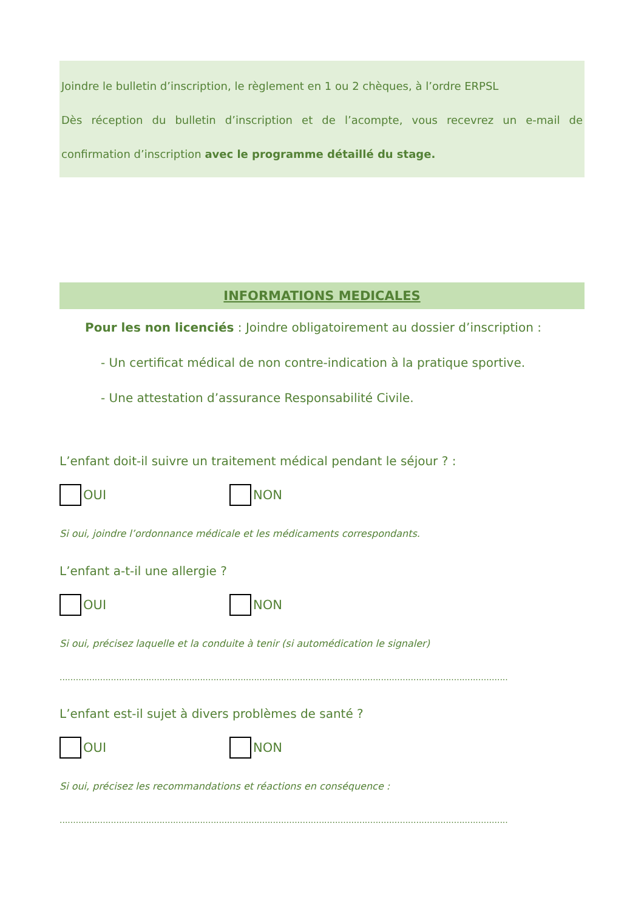Joindre le bulletin d’inscription, le règlement en 1 ou 2 chèques, à l’ordre ERPSL
Dès réception du bulletin d’inscription et de l’acompte, vous recevrez un e-mail de confirmation d’inscription avec le programme détaillé du stage.
INFORMATIONS MEDICALES
Pour les non licenciés : Joindre obligatoirement au dossier d’inscription :
- Un certificat médical de non contre-indication à la pratique sportive.
- Une attestation d’assurance Responsabilité Civile.
L’enfant doit-il suivre un traitement médical pendant le séjour ? :
OUI NON
Si oui, joindre l’ordonnance médicale et les médicaments correspondants.
L’enfant a-t-il une allergie ?
OUI NON
Si oui, précisez laquelle et la conduite à tenir (si automédication le signaler)
........................................................................................................................................................................................
L’enfant est-il sujet à divers problèmes de santé ?
OUI NON
Si oui, précisez les recommandations et réactions en conséquence :
........................................................................................................................................................................................